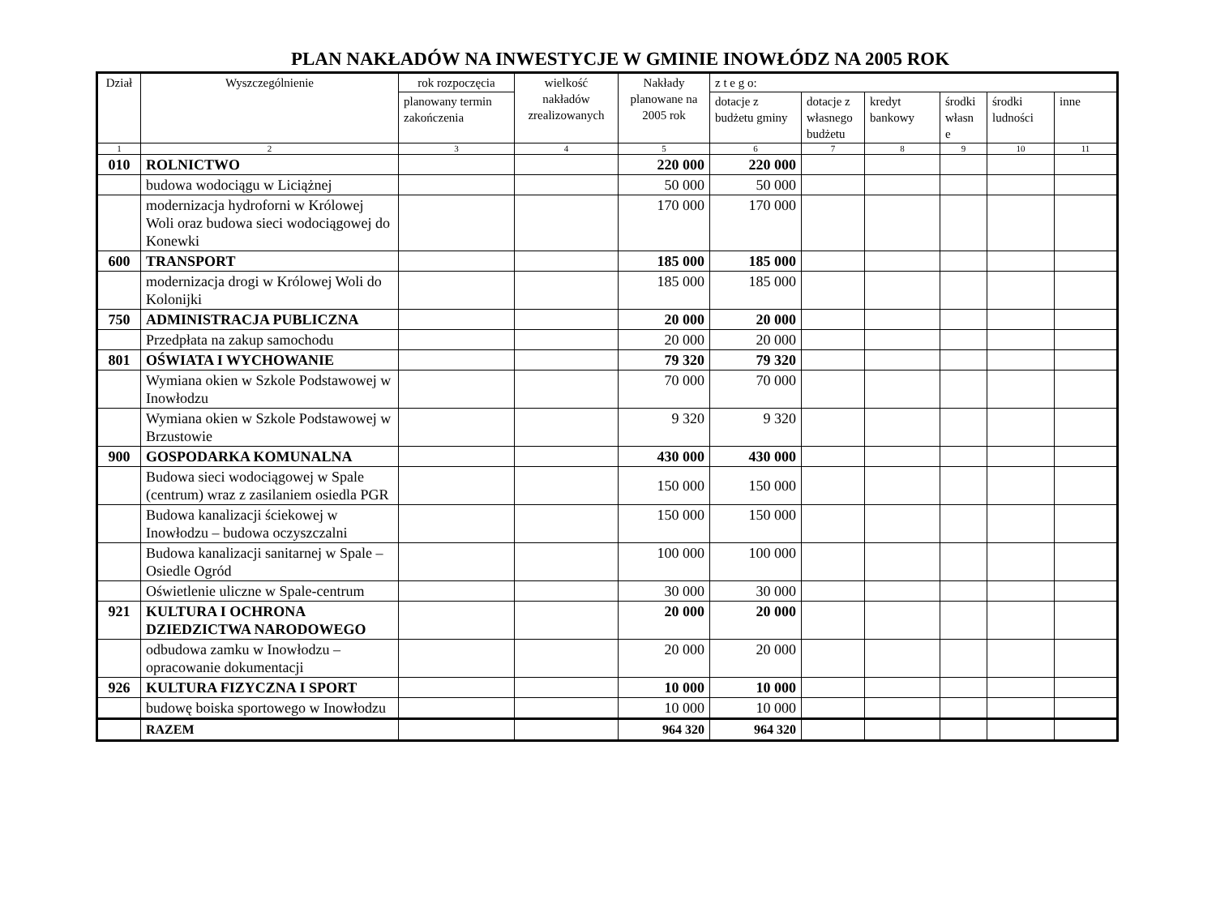PLAN NAKŁADÓW NA INWESTYCJE W GMINIE INOWŁÓDZ NA 2005 ROK
| Dział | Wyszczególnienie | rok rozpoczęcia | wielkość nakładów zrealizowanych | Nakłady planowane na 2005 rok | z t e g o: | | | | | |
| --- | --- | --- | --- | --- | --- | --- | --- | --- | --- | --- |
| | | planowany termin zakończenia | | | dotacje z budżetu gminy | dotacje z własnego budżetu | kredyt bankowy | środki własn e | środki ludności | inne |
| 1 | 2 | 3 | 4 | 5 | 6 | 7 | 8 | 9 | 10 | 11 |
| 010 | ROLNICTWO | | | 220 000 | 220 000 | | | | | |
| | budowa wodociągu w Liciążnej | | | 50 000 | 50 000 | | | | | |
| | modernizacja hydroforni w Królowej Woli oraz budowa sieci wodociągowej do Konewki | | | 170 000 | 170 000 | | | | | |
| 600 | TRANSPORT | | | 185 000 | 185 000 | | | | | |
| | modernizacja drogi w Królowej Woli do Kolonijki | | | 185 000 | 185 000 | | | | | |
| 750 | ADMINISTRACJA PUBLICZNA | | | 20 000 | 20 000 | | | | | |
| | Przedpłata na zakup samochodu | | | 20 000 | 20 000 | | | | | |
| 801 | OŚWIATA I WYCHOWANIE | | | 79 320 | 79 320 | | | | | |
| | Wymiana okien w Szkole Podstawowej w Inowłodzu | | | 70 000 | 70 000 | | | | | |
| | Wymiana okien w Szkole Podstawowej w Brzustowie | | | 9 320 | 9 320 | | | | | |
| 900 | GOSPODARKA KOMUNALNA | | | 430 000 | 430 000 | | | | | |
| | Budowa sieci wodociągowej w Spale (centrum) wraz z zasilaniem osiedla PGR | | | 150 000 | 150 000 | | | | | |
| | Budowa kanalizacji ściekowej w Inowłodzu – budowa oczyszczalni | | | 150 000 | 150 000 | | | | | |
| | Budowa kanalizacji sanitarnej w Spale – Osiedle Ogród | | | 100 000 | 100 000 | | | | | |
| | Oświetlenie uliczne w Spale-centrum | | | 30 000 | 30 000 | | | | | |
| 921 | KULTURA I OCHRONA DZIEDZICTWA NARODOWEGO | | | 20 000 | 20 000 | | | | | |
| | odbudowa zamku w Inowłodzu – opracowanie dokumentacji | | | 20 000 | 20 000 | | | | | |
| 926 | KULTURA FIZYCZNA I SPORT | | | 10 000 | 10 000 | | | | | |
| | budowę boiska sportowego w Inowłodzu | | | 10 000 | 10 000 | | | | | |
| | RAZEM | | | 964 320 | 964 320 | | | | | |